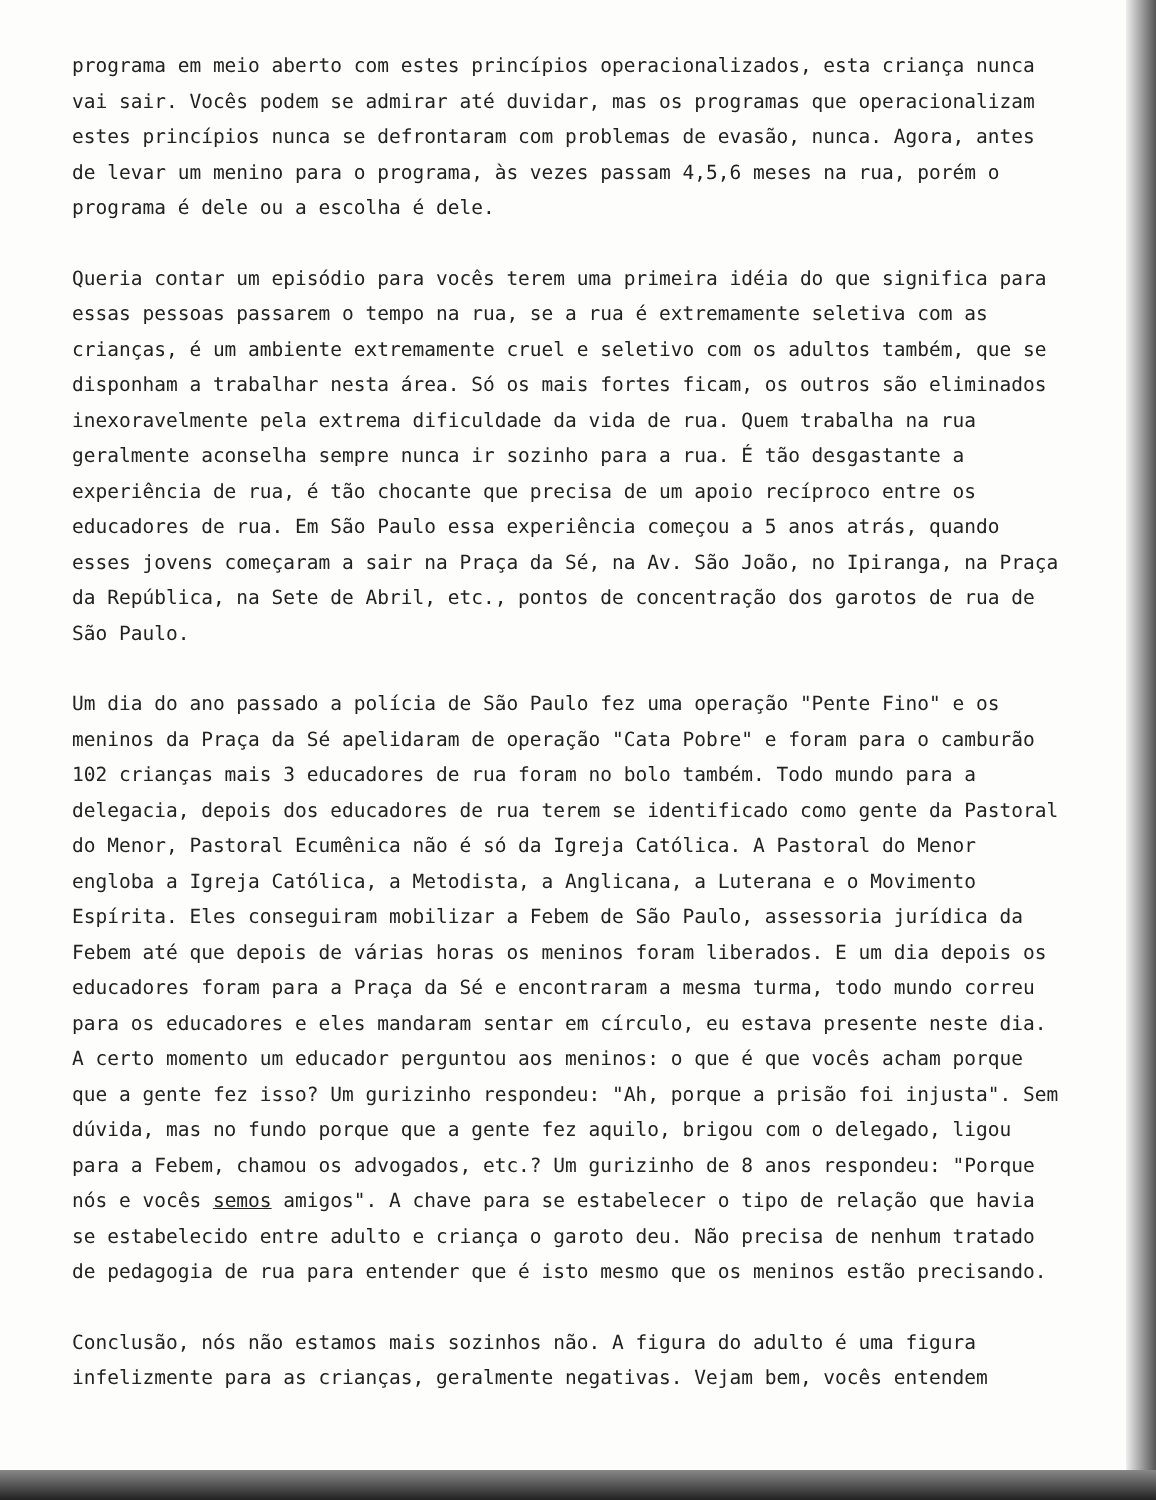programa em meio aberto com estes princípios operacionalizados, esta criança nunca vai sair. Vocês podem se admirar até duvidar, mas os programas que operacionalizam estes princípios nunca se defrontaram com problemas de evasão, nunca. Agora, antes de levar um menino para o programa, às vezes passam 4,5,6 meses na rua, porém o programa é dele ou a escolha é dele.
Queria contar um episódio para vocês terem uma primeira idéia do que significa para essas pessoas passarem o tempo na rua, se a rua é extremamente seletiva com as crianças, é um ambiente extremamente cruel e seletivo com os adultos também, que se disponham a trabalhar nesta área. Só os mais fortes ficam, os outros são eliminados inexoravelmente pela extrema dificuldade da vida de rua. Quem trabalha na rua geralmente aconselha sempre nunca ir sozinho para a rua. É tão desgastante a experiência de rua, é tão chocante que precisa de um apoio recíproco entre os educadores de rua. Em São Paulo essa experiência começou a 5 anos atrás, quando esses jovens começaram a sair na Praça da Sé, na Av. São João, no Ipiranga, na Praça da República, na Sete de Abril, etc., pontos de concentração dos garotos de rua de São Paulo.
Um dia do ano passado a polícia de São Paulo fez uma operação "Pente Fino" e os meninos da Praça da Sé apelidaram de operação "Cata Pobre" e foram para o camburão 102 crianças mais 3 educadores de rua foram no bolo também. Todo mundo para a delegacia, depois dos educadores de rua terem se identificado como gente da Pastoral do Menor, Pastoral Ecumênica não é só da Igreja Católica. A Pastoral do Menor engloba a Igreja Católica, a Metodista, a Anglicana, a Luterana e o Movimento Espírita. Eles conseguiram mobilizar a Febem de São Paulo, assessoria jurídica da Febem até que depois de várias horas os meninos foram liberados. E um dia depois os educadores foram para a Praça da Sé e encontraram a mesma turma, todo mundo correu para os educadores e eles mandaram sentar em círculo, eu estava presente neste dia. A certo momento um educador perguntou aos meninos: o que é que vocês acham porque que a gente fez isso? Um gurizinho respondeu: "Ah, porque a prisão foi injusta". Sem dúvida, mas no fundo porque que a gente fez aquilo, brigou com o delegado, ligou para a Febem, chamou os advogados, etc.? Um gurizinho de 8 anos respondeu: "Porque nós e vocês semos amigos". A chave para se estabelecer o tipo de relação que havia se estabelecido entre adulto e criança o garoto deu. Não precisa de nenhum tratado de pedagogia de rua para entender que é isto mesmo que os meninos estão precisando.
Conclusão, nós não estamos mais sozinhos não. A figura do adulto é uma figura infelizmente para as crianças, geralmente negativas. Vejam bem, vocês entendem